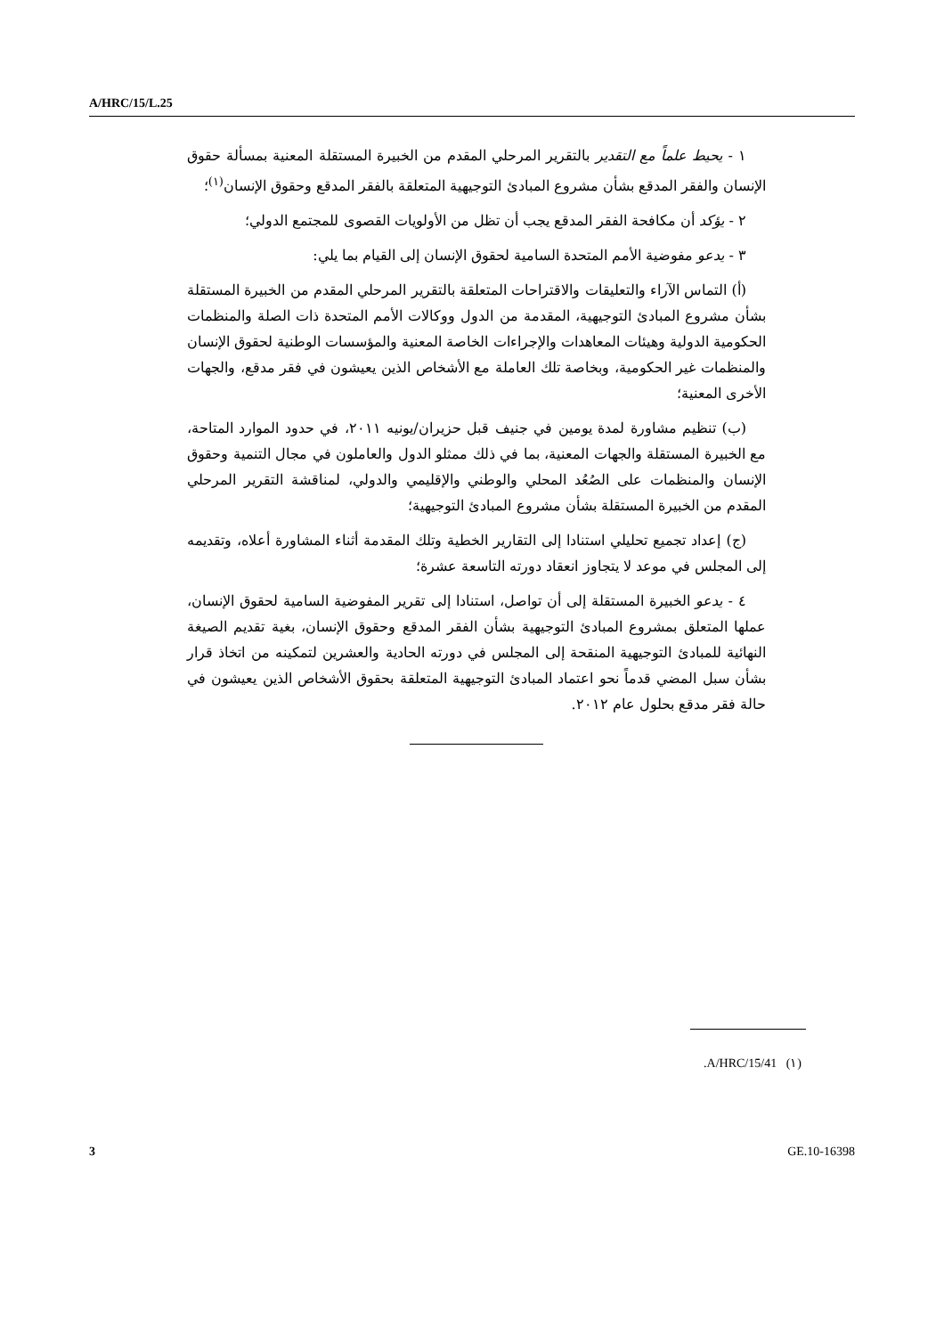A/HRC/15/L.25
١ - يحيط علماً مع التقدير بالتقرير المرحلي المقدم من الخبيرة المستقلة المعنية بمسألة حقوق الإنسان والفقر المدقع بشأن مشروع المبادئ التوجيهية المتعلقة بالفقر المدقع وحقوق الإنسان<sup>(١)</sup>؛
٢ - يؤكد أن مكافحة الفقر المدقع يجب أن تظل من الأولويات القصوى للمجتمع الدولي؛
٣ - يدعو مفوضية الأمم المتحدة السامية لحقوق الإنسان إلى القيام بما يلي:
(أ) التماس الآراء والتعليقات والاقتراحات المتعلقة بالتقرير المرحلي المقدم من الخبيرة المستقلة بشأن مشروع المبادئ التوجيهية، المقدمة من الدول ووكالات الأمم المتحدة ذات الصلة والمنظمات الحكومية الدولية وهيئات المعاهدات والإجراءات الخاصة المعنية والمؤسسات الوطنية لحقوق الإنسان والمنظمات غير الحكومية، وبخاصة تلك العاملة مع الأشخاص الذين يعيشون في فقر مدقع، والجهات الأخرى المعنية؛
(ب) تنظيم مشاورة لمدة يومين في جنيف قبل حزيران/يونيه ٢٠١١، في حدود الموارد المتاحة، مع الخبيرة المستقلة والجهات المعنية، بما في ذلك ممثلو الدول والعاملون في مجال التنمية وحقوق الإنسان والمنظمات على الصُعُد المحلي والوطني والإقليمي والدولي، لمناقشة التقرير المرحلي المقدم من الخبيرة المستقلة بشأن مشروع المبادئ التوجيهية؛
(ج) إعداد تجميع تحليلي استنادا إلى التقارير الخطية وتلك المقدمة أثناء المشاورة أعلاه، وتقديمه إلى المجلس في موعد لا يتجاوز انعقاد دورته التاسعة عشرة؛
٤ - يدعو الخبيرة المستقلة إلى أن تواصل، استنادا إلى تقرير المفوضية السامية لحقوق الإنسان، عملها المتعلق بمشروع المبادئ التوجيهية بشأن الفقر المدقع وحقوق الإنسان، بغية تقديم الصيغة النهائية للمبادئ التوجيهية المنقحة إلى المجلس في دورته الحادية والعشرين لتمكينه من اتخاذ قرار بشأن سبل المضي قدماً نحو اعتماد المبادئ التوجيهية المتعلقة بحقوق الأشخاص الذين يعيشون في حالة فقر مدقع بحلول عام ٢٠١٢.
(١) A/HRC/15/41.
3 GE.10-16398